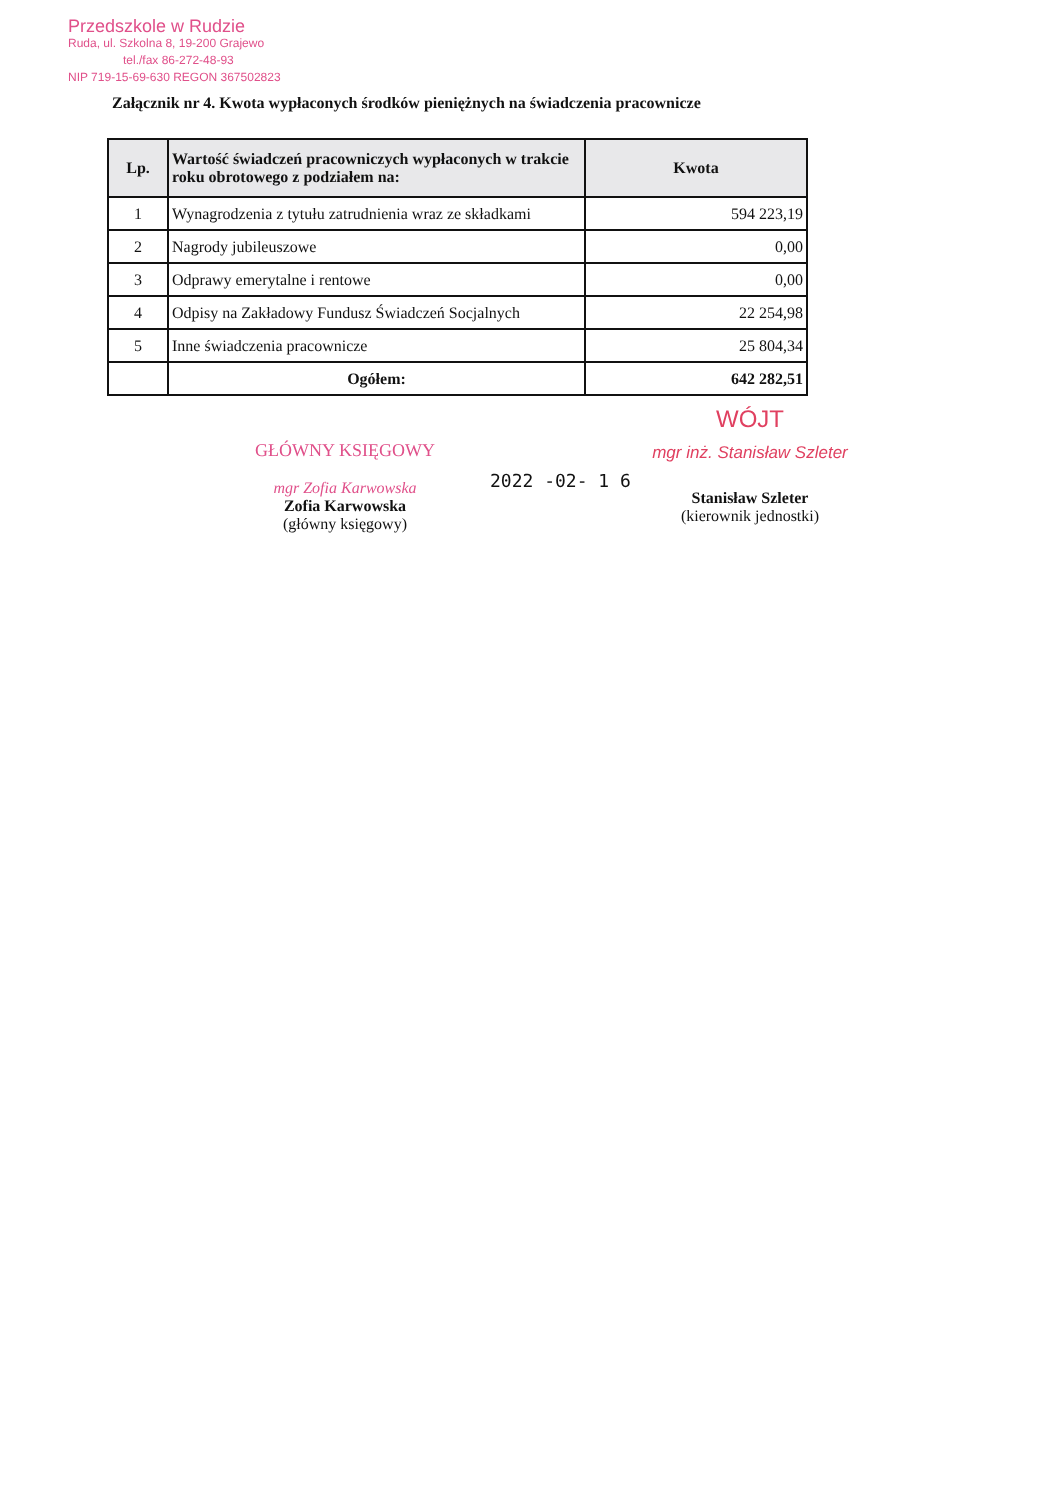Przedszkole w Rudzie
Ruda, ul. Szkolna 8, 19-200 Grajewo
tel./fax 86-272-48-93
NIP 719-15-69-630 REGON 367502823
Załącznik nr 4. Kwota wypłaconych środków pieniężnych na świadczenia pracownicze
| Lp. | Wartość świadczeń pracowniczych wypłaconych w trakcie roku obrotowego z podziałem na: | Kwota |
| --- | --- | --- |
| 1 | Wynagrodzenia z tytułu zatrudnienia wraz ze składkami | 594 223,19 |
| 2 | Nagrody jubileuszowe | 0,00 |
| 3 | Odprawy emerytalne i rentowe | 0,00 |
| 4 | Odpisy na Zakładowy Fundusz Świadczeń Socjalnych | 22 254,98 |
| 5 | Inne świadczenia pracownicze | 25 804,34 |
| | Ogółem: | 642 282,51 |
GŁÓWNY KSIĘGOWY
mgr Zofia Karwowska
Zofia Karwowska
(główny księgowy)
2022 -02- 1 6
WÓJT
mgr inż. Stanisław Szleter
Stanisław Szleter
(kierownik jednostki)